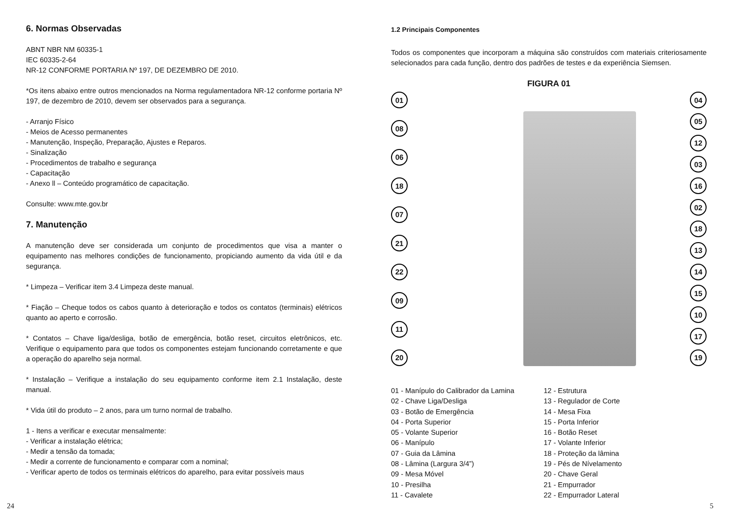6. Normas Observadas
ABNT NBR NM 60335-1
IEC 60335-2-64
NR-12 CONFORME PORTARIA Nº 197, DE DEZEMBRO DE 2010.
*Os itens abaixo entre outros mencionados na Norma regulamentadora NR-12 conforme portaria Nº 197, de dezembro de 2010, devem ser observados para a segurança.
- Arranjo Físico
- Meios de Acesso permanentes
- Manutenção, Inspeção, Preparação, Ajustes e Reparos.
- Sinalização
- Procedimentos de trabalho e segurança
- Capacitação
- Anexo ll – Conteúdo programático de capacitação.
Consulte: www.mte.gov.br
7. Manutenção
A manutenção deve ser considerada um conjunto de procedimentos que visa a manter o equipamento nas melhores condições de funcionamento, propiciando aumento da vida útil e da segurança.
* Limpeza – Verificar item 3.4 Limpeza deste manual.
* Fiação – Cheque todos os cabos quanto à deterioração e todos os contatos (terminais) elétricos quanto ao aperto e corrosão.
* Contatos – Chave liga/desliga, botão de emergência, botão reset, circuitos eletrônicos, etc. Verifique o equipamento para que todos os componentes estejam funcionando corretamente e que a operação do aparelho seja normal.
* Instalação – Verifique a instalação do seu equipamento conforme item 2.1 Instalação, deste manual.
* Vida útil do produto – 2 anos, para um turno normal de trabalho.
1 - Itens a verificar e executar mensalmente:
- Verificar a instalação elétrica;
- Medir a tensão da tomada;
- Medir a corrente de funcionamento e comparar com a nominal;
- Verificar aperto de todos os terminais elétricos do aparelho, para evitar possíveis maus
24
1.2 Principais Componentes
Todos os componentes que incorporam a máquina são construídos com materiais criteriosamente selecionados para cada função, dentro dos padrões de testes e da experiência Siemsen.
FIGURA 01
01
08
06
18
07
21
22
09
11
20
04
05
12
03
16
02
18
13
14
15
10
17
19
01 - Manípulo do Calibrador da Lamina
02 - Chave Liga/Desliga
03 - Botão de Emergência
04 - Porta Superior
05 - Volante Superior
06 - Manípulo
07 - Guia da Lâmina
08 - Lâmina (Largura 3/4”)
09 - Mesa Móvel
10 - Presilha
11 - Cavalete
12 - Estrutura
13 - Regulador de Corte
14 - Mesa Fixa
15 - Porta Inferior
16 - Botão Reset
17 - Volante Inferior
18 - Proteção da lâmina
19 - Pés de Nívelamento
20 - Chave Geral
21 - Empurrador
22 - Empurrador Lateral
5